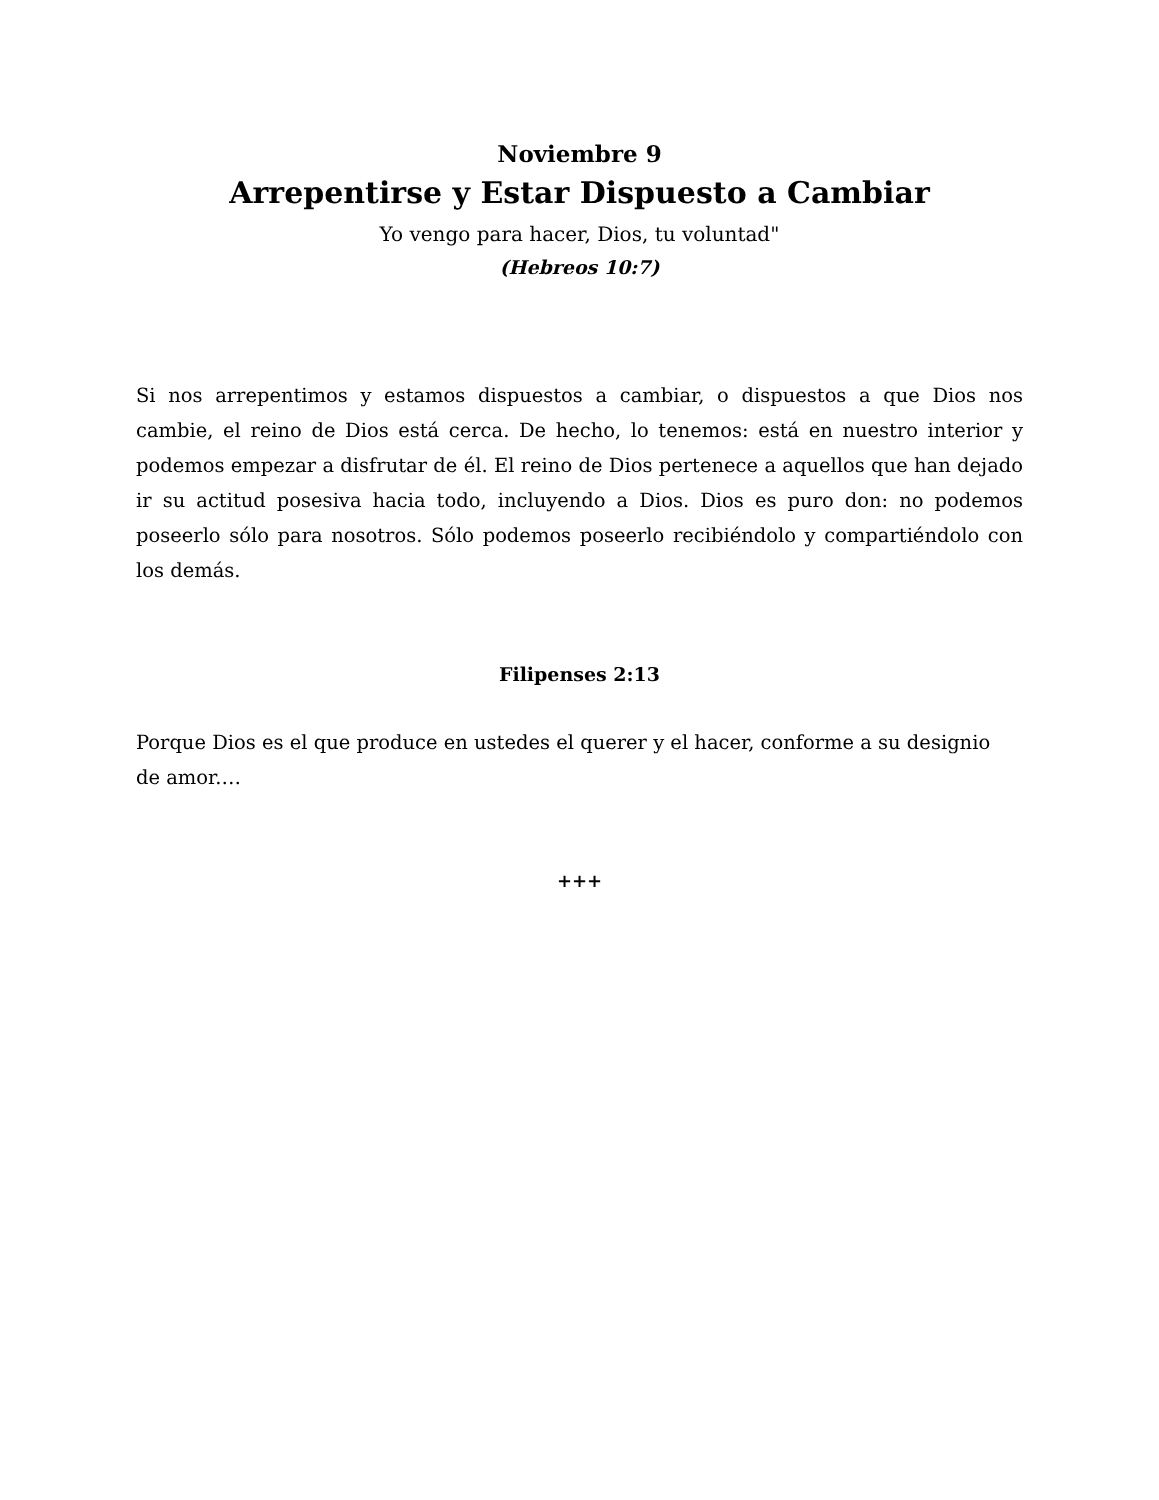Noviembre 9
Arrepentirse y Estar Dispuesto a Cambiar
Yo vengo para hacer, Dios, tu voluntad"
(Hebreos 10:7)
Si nos arrepentimos y estamos dispuestos a cambiar, o dispuestos a que Dios nos cambie, el reino de Dios está cerca. De hecho, lo tenemos: está en nuestro interior y podemos empezar a disfrutar de él. El reino de Dios pertenece a aquellos que han dejado ir su actitud posesiva hacia todo, incluyendo a Dios. Dios es puro don: no podemos poseerlo sólo para nosotros. Sólo podemos poseerlo recibiéndolo y compartiéndolo con los demás.
Filipenses 2:13
Porque Dios es el que produce en ustedes el querer y el hacer, conforme a su designio
de amor.…
+++